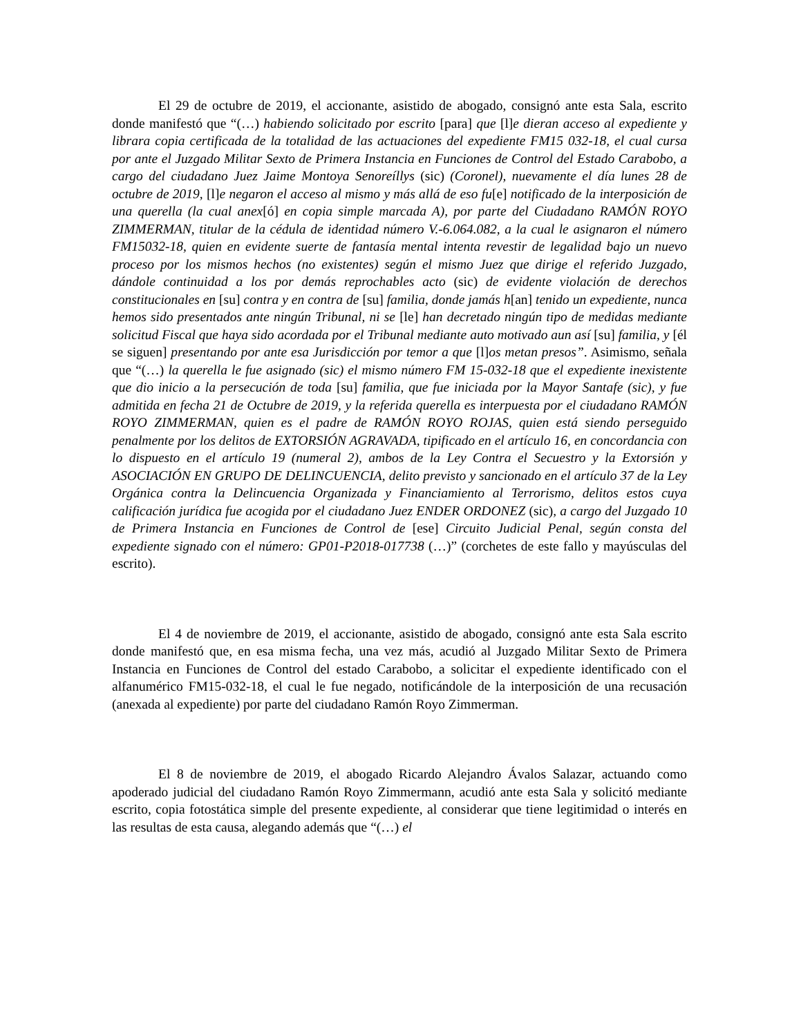El 29 de octubre de 2019, el accionante, asistido de abogado, consignó ante esta Sala, escrito donde manifestó que “(…) habiendo solicitado por escrito [para] que [l]e dieran acceso al expediente y librara copia certificada de la totalidad de las actuaciones del expediente FM15 032-18, el cual cursa por ante el Juzgado Militar Sexto de Primera Instancia en Funciones de Control del Estado Carabobo, a cargo del ciudadano Juez Jaime Montoya Senoreíllys (sic) (Coronel), nuevamente el día lunes 28 de octubre de 2019, [l]e negaron el acceso al mismo y más allá de eso fu[e] notificado de la interposición de una querella (la cual anex[ó] en copia simple marcada A), por parte del Ciudadano RAMÓN ROYO ZIMMERMAN, titular de la cédula de identidad número V.-6.064.082, a la cual le asignaron el número FM15032-18, quien en evidente suerte de fantasía mental intenta revestir de legalidad bajo un nuevo proceso por los mismos hechos (no existentes) según el mismo Juez que dirige el referido Juzgado, dándole continuidad a los por demás reprochables acto (sic) de evidente violación de derechos constitucionales en [su] contra y en contra de [su] familia, donde jamás h[an] tenido un expediente, nunca hemos sido presentados ante ningún Tribunal, ni se [le] han decretado ningún tipo de medidas mediante solicitud Fiscal que haya sido acordada por el Tribunal mediante auto motivado aun así [su] familia, y [él se siguen] presentando por ante esa Jurisdicción por temor a que [l]os metan presos”. Asimismo, señala que “(…) la querella le fue asignado (sic) el mismo número FM 15-032-18 que el expediente inexistente que dio inicio a la persecución de toda [su] familia, que fue iniciada por la Mayor Santafe (sic), y fue admitida en fecha 21 de Octubre de 2019, y la referida querella es interpuesta por el ciudadano RAMÓN ROYO ZIMMERMAN, quien es el padre de RAMÓN ROYO ROJAS, quien está siendo perseguido penalmente por los delitos de EXTORSIÓN AGRAVADA, tipificado en el artículo 16, en concordancia con lo dispuesto en el artículo 19 (numeral 2), ambos de la Ley Contra el Secuestro y la Extorsión y ASOCIACIÓN EN GRUPO DE DELINCUENCIA, delito previsto y sancionado en el artículo 37 de la Ley Orgánica contra la Delincuencia Organizada y Financiamiento al Terrorismo, delitos estos cuya calificación jurídica fue acogida por el ciudadano Juez ENDER ORDONEZ (sic), a cargo del Juzgado 10 de Primera Instancia en Funciones de Control de [ese] Circuito Judicial Penal, según consta del expediente signado con el número: GP01-P2018-017738 (…)” (corchetes de este fallo y mayúsculas del escrito).
El 4 de noviembre de 2019, el accionante, asistido de abogado, consignó ante esta Sala escrito donde manifestó que, en esa misma fecha, una vez más, acudió al Juzgado Militar Sexto de Primera Instancia en Funciones de Control del estado Carabobo, a solicitar el expediente identificado con el alfanumérico FM15-032-18, el cual le fue negado, notificándole de la interposición de una recusación (anexada al expediente) por parte del ciudadano Ramón Royo Zimmerman.
El 8 de noviembre de 2019, el abogado Ricardo Alejandro Ávalos Salazar, actuando como apoderado judicial del ciudadano Ramón Royo Zimmermann, acudió ante esta Sala y solicitó mediante escrito, copia fotostática simple del presente expediente, al considerar que tiene legitimidad o interés en las resultas de esta causa, alegando además que “(…) el